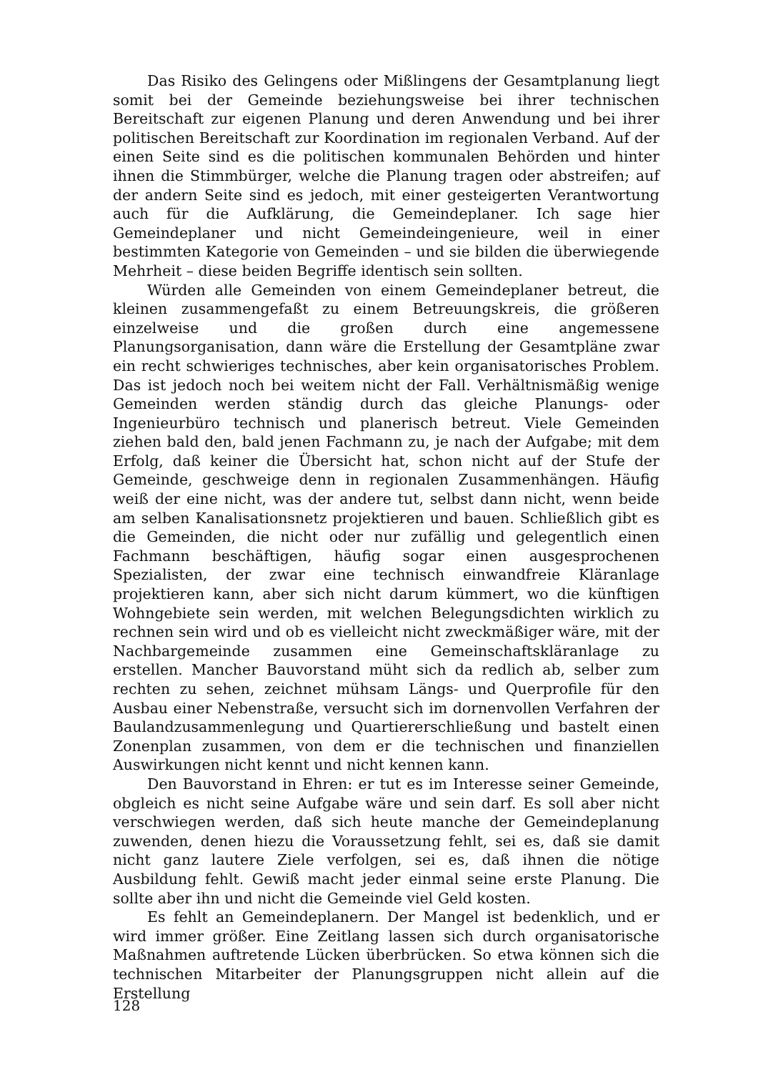Das Risiko des Gelingens oder Mißlingens der Gesamtplanung liegt somit bei der Gemeinde beziehungsweise bei ihrer technischen Bereitschaft zur eigenen Planung und deren Anwendung und bei ihrer politischen Bereitschaft zur Koordination im regionalen Verband. Auf der einen Seite sind es die politischen kommunalen Behörden und hinter ihnen die Stimmbürger, welche die Planung tragen oder abstreifen; auf der andern Seite sind es jedoch, mit einer gesteigerten Verantwortung auch für die Aufklärung, die Gemeindeplaner. Ich sage hier Gemeindeplaner und nicht Gemeindeingenieure, weil in einer bestimmten Kategorie von Gemeinden – und sie bilden die überwiegende Mehrheit – diese beiden Begriffe identisch sein sollten.
Würden alle Gemeinden von einem Gemeindeplaner betreut, die kleinen zusammengefaßt zu einem Betreuungskreis, die größeren einzelweise und die großen durch eine angemessene Planungsorganisation, dann wäre die Erstellung der Gesamtpläne zwar ein recht schwieriges technisches, aber kein organisatorisches Problem. Das ist jedoch noch bei weitem nicht der Fall. Verhältnismäßig wenige Gemeinden werden ständig durch das gleiche Planungs- oder Ingenieurbüro technisch und planerisch betreut. Viele Gemeinden ziehen bald den, bald jenen Fachmann zu, je nach der Aufgabe; mit dem Erfolg, daß keiner die Übersicht hat, schon nicht auf der Stufe der Gemeinde, geschweige denn in regionalen Zusammenhängen. Häufig weiß der eine nicht, was der andere tut, selbst dann nicht, wenn beide am selben Kanalisationsnetz projektieren und bauen. Schließlich gibt es die Gemeinden, die nicht oder nur zufällig und gelegentlich einen Fachmann beschäftigen, häufig sogar einen ausgesprochenen Spezialisten, der zwar eine technisch einwandfreie Kläranlage projektieren kann, aber sich nicht darum kümmert, wo die künftigen Wohngebiete sein werden, mit welchen Belegungsdichten wirklich zu rechnen sein wird und ob es vielleicht nicht zweckmäßiger wäre, mit der Nachbargemeinde zusammen eine Gemeinschaftskläranlage zu erstellen. Mancher Bauvorstand müht sich da redlich ab, selber zum rechten zu sehen, zeichnet mühsam Längs- und Querprofile für den Ausbau einer Nebenstraße, versucht sich im dornenvollen Verfahren der Baulandzusammenlegung und Quartiererschließung und bastelt einen Zonenplan zusammen, von dem er die technischen und finanziellen Auswirkungen nicht kennt und nicht kennen kann.
Den Bauvorstand in Ehren: er tut es im Interesse seiner Gemeinde, obgleich es nicht seine Aufgabe wäre und sein darf. Es soll aber nicht verschwiegen werden, daß sich heute manche der Gemeindeplanung zuwenden, denen hiezu die Voraussetzung fehlt, sei es, daß sie damit nicht ganz lautere Ziele verfolgen, sei es, daß ihnen die nötige Ausbildung fehlt. Gewiß macht jeder einmal seine erste Planung. Die sollte aber ihn und nicht die Gemeinde viel Geld kosten.
Es fehlt an Gemeindeplanern. Der Mangel ist bedenklich, und er wird immer größer. Eine Zeitlang lassen sich durch organisatorische Maßnahmen auftretende Lücken überbrücken. So etwa können sich die technischen Mitarbeiter der Planungsgruppen nicht allein auf die Erstellung
128